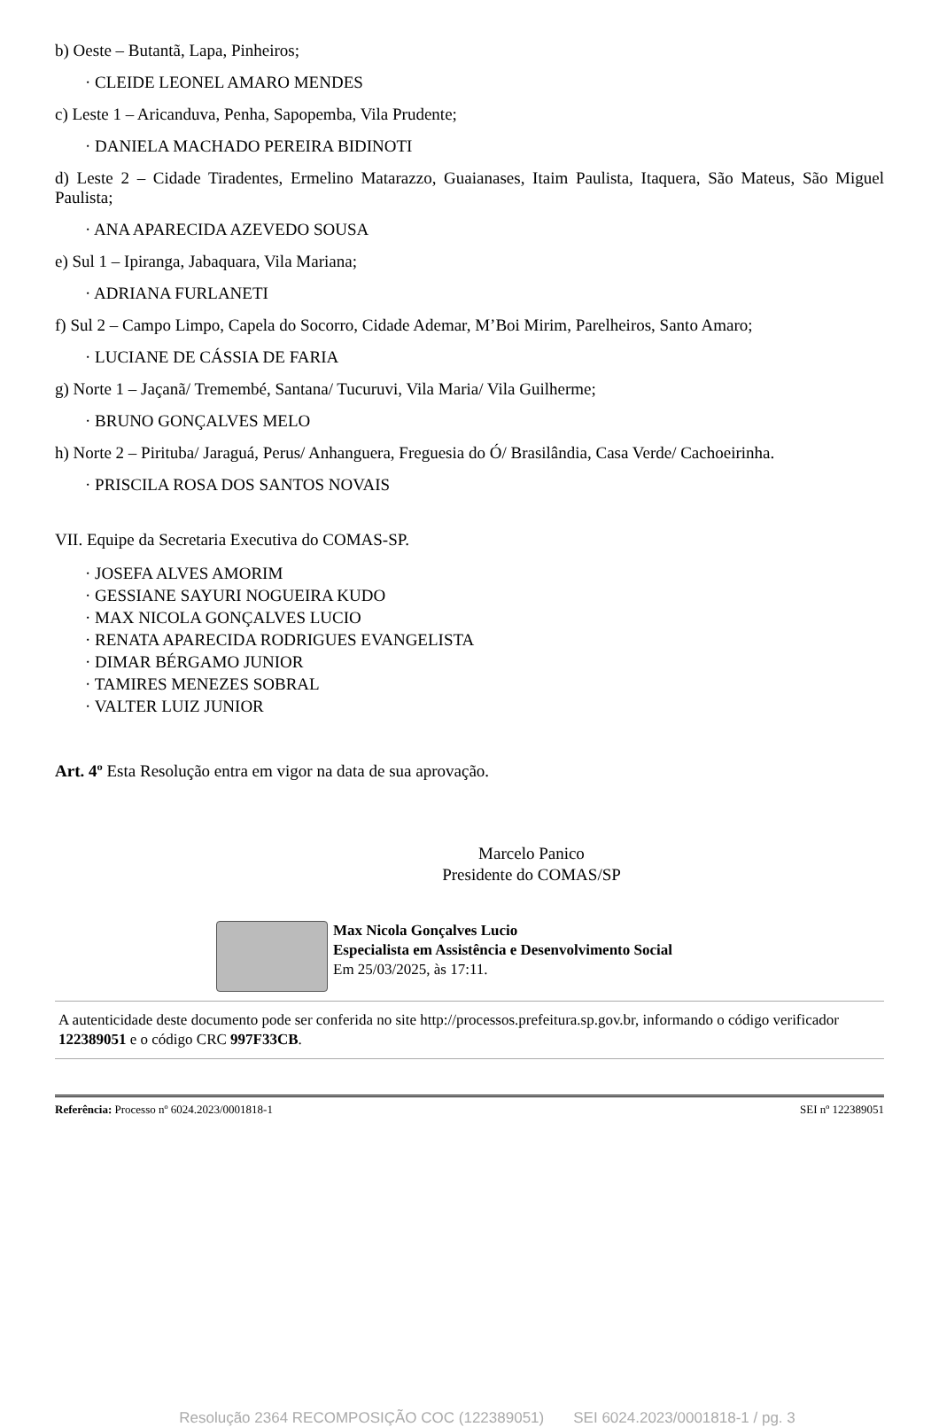b) Oeste – Butantã, Lapa, Pinheiros;
· CLEIDE LEONEL AMARO MENDES
c) Leste 1 – Aricanduva, Penha, Sapopemba, Vila Prudente;
· DANIELA MACHADO PEREIRA BIDINOTI
d) Leste 2 – Cidade Tiradentes, Ermelino Matarazzo, Guaianases, Itaim Paulista, Itaquera, São Mateus, São Miguel Paulista;
· ANA APARECIDA AZEVEDO SOUSA
e) Sul 1 – Ipiranga, Jabaquara, Vila Mariana;
· ADRIANA FURLANETI
f) Sul 2 – Campo Limpo, Capela do Socorro, Cidade Ademar, M’Boi Mirim, Parelheiros, Santo Amaro;
· LUCIANE DE CÁSSIA DE FARIA
g) Norte 1 – Jaçanã/ Tremembé, Santana/ Tucuruvi, Vila Maria/ Vila Guilherme;
· BRUNO GONÇALVES MELO
h) Norte 2 – Pirituba/ Jaraguá, Perus/ Anhanguera, Freguesia do Ó/ Brasilândia, Casa Verde/ Cachoeirinha.
· PRISCILA ROSA DOS SANTOS NOVAIS
VII. Equipe da Secretaria Executiva do COMAS-SP.
· JOSEFA ALVES AMORIM
· GESSIANE SAYURI NOGUEIRA KUDO
· MAX NICOLA GONÇALVES LUCIO
· RENATA APARECIDA RODRIGUES EVANGELISTA
· DIMAR BÉRGAMO JUNIOR
· TAMIRES MENEZES SOBRAL
· VALTER LUIZ JUNIOR
Art. 4º Esta Resolução entra em vigor na data de sua aprovação.
Marcelo Panico
Presidente do COMAS/SP
Max Nicola Gonçalves Lucio
Especialista em Assistência e Desenvolvimento Social
Em 25/03/2025, às 17:11.
A autenticidade deste documento pode ser conferida no site http://processos.prefeitura.sp.gov.br, informando o código verificador 122389051 e o código CRC 997F33CB.
Referência: Processo nº 6024.2023/0001818-1 SEI nº 122389051
Resolução 2364 RECOMPOSIÇÃO COC (122389051) SEI 6024.2023/0001818-1 / pg. 3